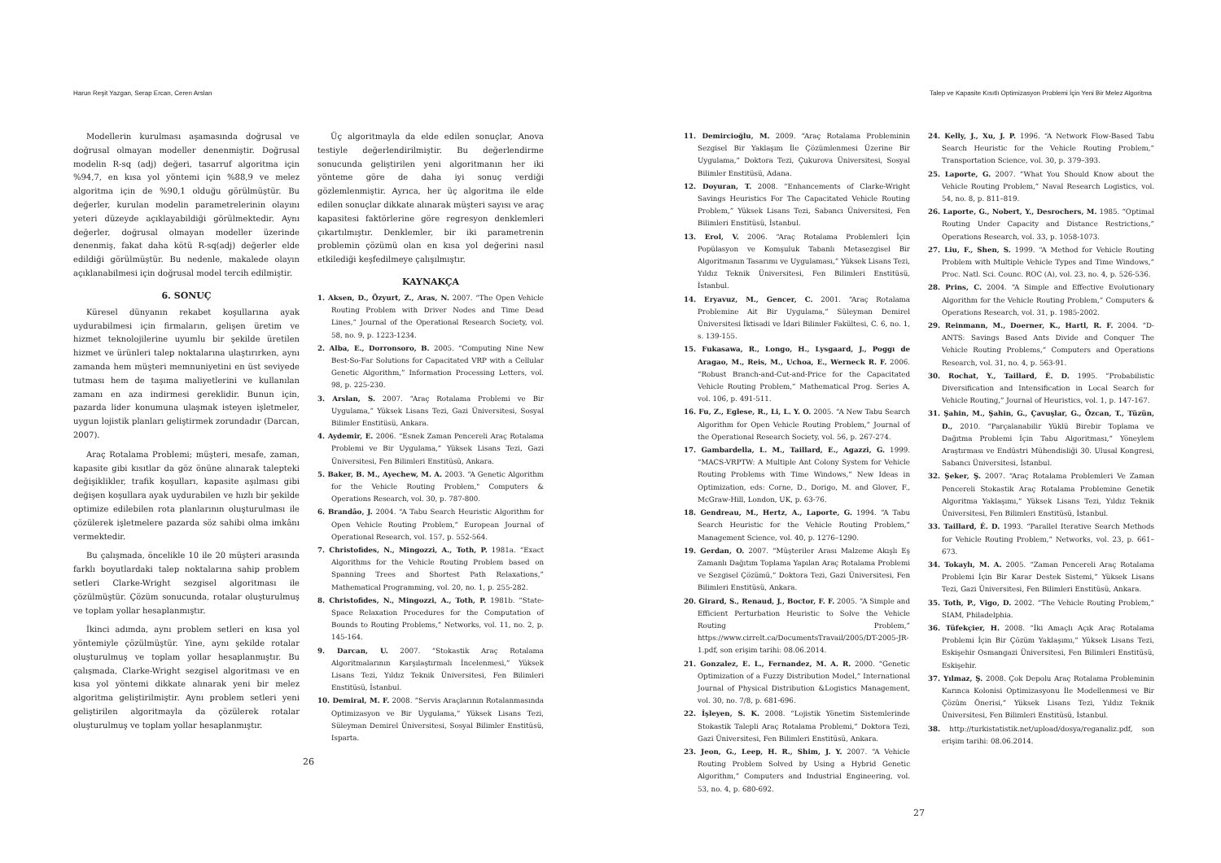Harun Reşit Yazgan, Serap Ercan, Ceren Arslan
Modellerin kurulması aşamasında doğrusal ve doğrusal olmayan modeller denenmiştir. Doğrusal modelin R-sq (adj) değeri, tasarruf algoritma için %94,7, en kısa yol yöntemi için %88,9 ve melez algoritma için de %90,1 olduğu görülmüştür. Bu değerler, kurulan modelin parametrelerinin olayını yeteri düzeyde açıklayabildiği görülmektedir. Aynı değerler, doğrusal olmayan modeller üzerinde denenmiş, fakat daha kötü R-sq(adj) değerler elde edildiği görülmüştür. Bu nedenle, makalede olayın açıklanabilmesi için doğrusal model tercih edilmiştir.
6. SONUÇ
Küresel dünyanın rekabet koşullarına ayak uydurabilmesi için firmaların, gelişen üretim ve hizmet teknolojilerine uyumlu bir şekilde üretilen hizmet ve ürünleri talep noktalarına ulaştırırken, aynı zamanda hem müşteri memnuniyetini en üst seviyede tutması hem de taşıma maliyetlerini ve kullanılan zamanı en aza indirmesi gereklidir. Bunun için, pazarda lider konumuna ulaşmak isteyen işletmeler, uygun lojistik planları geliştirmek zorundadır (Darcan, 2007).
Araç Rotalama Problemi; müşteri, mesafe, zaman, kapasite gibi kısıtlar da göz önüne alınarak talepteki değişiklikler, trafik koşulları, kapasite aşılması gibi değişen koşullara ayak uydurabilen ve hızlı bir şekilde optimize edilebilen rota planlarının oluşturulması ile çözülerek işletmelere pazarda söz sahibi olma imkânı vermektedir.
Bu çalışmada, öncelikle 10 ile 20 müşteri arasında farklı boyutlardaki talep noktalarına sahip problem setleri Clarke-Wright sezgisel algoritması ile çözülmüştür. Çözüm sonucunda, rotalar oluşturulmuş ve toplam yollar hesaplanmıştır.
İkinci adımda, aynı problem setleri en kısa yol yöntemiyle çözülmüştür. Yine, aynı şekilde rotalar oluşturulmuş ve toplam yollar hesaplanmıştır. Bu çalışmada, Clarke-Wright sezgisel algoritması ve en kısa yol yöntemi dikkate alınarak yeni bir melez algoritma geliştirilmiştir. Aynı problem setleri yeni geliştirilen algoritmayla da çözülerek rotalar oluşturulmuş ve toplam yollar hesaplanmıştır.
Üç algoritmayla da elde edilen sonuçlar, Anova testiyle değerlendirilmiştir. Bu değerlendirme sonucunda geliştirilen yeni algoritmanın her iki yönteme göre de daha iyi sonuç verdiği gözlemlenmiştir. Ayrıca, her üç algoritma ile elde edilen sonuçlar dikkate alınarak müşteri sayısı ve araç kapasitesi faktörlerine göre regresyon denklemleri çıkartılmıştır. Denklemler, bir iki parametrenin problemin çözümü olan en kısa yol değerini nasıl etkilediği keşfedilmeye çalışılmıştır.
KAYNAKÇA
1. Aksen, D., Özyurt, Z., Aras, N. 2007. “The Open Vehicle Routing Problem with Driver Nodes and Time Dead Lines,” Journal of the Operational Research Society, vol. 58, no. 9, p. 1223-1234.
2. Alba, E., Dorronsoro, B. 2005. “Computing Nine New Best-So-Far Solutions for Capacitated VRP with a Cellular Genetic Algorithm,” Information Processing Letters, vol. 98, p. 225-230.
3. Arslan, S. 2007. “Araç Rotalama Problemi ve Bir Uygulama,” Yüksek Lisans Tezi, Gazi Üniversitesi, Sosyal Bilimler Enstitüsü, Ankara.
4. Aydemir, E. 2006. “Esnek Zaman Pencereli Araç Rotalama Problemi ve Bir Uygulama,” Yüksek Lisans Tezi, Gazi Üniversitesi, Fen Bilimleri Enstitüsü, Ankara.
5. Baker, B. M., Ayechew, M. A. 2003. “A Genetic Algorithm for the Vehicle Routing Problem," Computers & Operations Research, vol. 30, p. 787-800.
6. Brandão, J. 2004. “A Tabu Search Heuristic Algorithm for Open Vehicle Routing Problem,” European Journal of Operational Research, vol. 157, p. 552-564.
7. Christofides, N., Mingozzi, A., Toth, P. 1981a. “Exact Algorithms for the Vehicle Routing Problem based on Spanning Trees and Shortest Path Relaxations,” Mathematical Programming, vol. 20, no. 1, p. 255-282.
8. Christofides, N., Mingozzi, A., Toth, P. 1981b. “State-Space Relaxation Procedures for the Computation of Bounds to Routing Problems,” Networks, vol. 11, no. 2, p. 145-164.
9. Darcan, U. 2007. “Stokastik Araç Rotalama Algoritmalarının Karşılaştırmalı İncelenmesi,” Yüksek Lisans Tezi, Yıldız Teknik Üniversitesi, Fen Bilimleri Enstitüsü, İstanbul.
10. Demiral, M. F. 2008. “Servis Araçlarının Rotalanmasında Optimizasyon ve Bir Uygulama,” Yüksek Lisans Tezi, Süleyman Demirel Üniversitesi, Sosyal Bilimler Enstitüsü, Isparta.
26
Talep ve Kapasite Kısıtlı Optimizasyon Problemi İçin Yeni Bir Melez Algoritma
11. Demircioğlu, M. 2009. “Araç Rotalama Probleminin Sezgisel Bir Yaklaşım İle Çözümlenmesi Üzerine Bir Uygulama,” Doktora Tezi, Çukurova Üniversitesi, Sosyal Bilimler Enstitüsü, Adana.
12. Doyuran, T. 2008. “Enhancements of Clarke-Wright Savings Heuristics For The Capacitated Vehicle Routing Problem,” Yüksek Lisans Tezi, Sabancı Üniversitesi, Fen Bilimleri Enstitüsü, İstanbul.
13. Erol, V. 2006. “Araç Rotalama Problemleri İçin Popülasyon ve Komşuluk Tabanlı Metasezgisel Bir Algoritmanın Tasarımı ve Uygulaması,” Yüksek Lisans Tezi, Yıldız Teknik Üniversitesi, Fen Bilimleri Enstitüsü, İstanbul.
14. Eryavuz, M., Gencer, C. 2001. “Araç Rotalama Problemine Ait Bir Uygulama,” Süleyman Demirel Üniversitesi İktisadi ve İdari Bilimler Fakültesi, C. 6, no. 1, s. 139-155.
15. Fukasawa, R., Longo, H., Lysgaard, J., Poggı de Aragao, M., Reis, M., Uchoa, E., Werneck R. F. 2006. “Robust Branch-and-Cut-and-Price for the Capacitated Vehicle Routing Problem,” Mathematical Prog. Series A, vol. 106, p. 491-511.
16. Fu, Z., Eglese, R., Li, L. Y. O. 2005. “A New Tabu Search Algorithm for Open Vehicle Routing Problem,” Journal of the Operational Research Society, vol. 56, p. 267-274.
17. Gambardella, L. M., Taillard, E., Agazzi, G. 1999. “MACS-VRPTW: A Multiple Ant Colony System for Vehicle Routing Problems with Time Windows,” New Ideas in Optimization, eds: Corne, D., Dorigo, M. and Glover, F., McGraw-Hill, London, UK, p. 63-76.
18. Gendreau, M., Hertz, A., Laporte, G. 1994. “A Tabu Search Heuristic for the Vehicle Routing Problem,” Management Science, vol. 40, p. 1276–1290.
19. Gerdan, O. 2007. “Müşteriler Arası Malzeme Akışlı Eş Zamanlı Dağıtım Toplama Yapılan Araç Rotalama Problemi ve Sezgisel Çözümü,” Doktora Tezi, Gazi Üniversitesi, Fen Bilimleri Enstitüsü, Ankara.
20. Girard, S., Renaud, J., Boctor, F. F. 2005. “A Simple and Efficient Perturbation Heuristic to Solve the Vehicle Routing Problem,” https://www.cirrelt.ca/DocumentsTravail/2005/DT-2005-JR-1.pdf, son erişim tarihi: 08.06.2014.
21. Gonzalez, E. L., Fernandez, M. A. R. 2000. “Genetic Optimization of a Fuzzy Distribution Model,” International Journal of Physical Distribution &Logistics Management, vol. 30, no. 7/8, p. 681-696.
22. İşleyen, S. K. 2008. “Lojistik Yönetim Sistemlerinde Stokastik Talepli Araç Rotalama Problemi,” Doktora Tezi, Gazi Üniversitesi, Fen Bilimleri Enstitüsü, Ankara.
23. Jeon, G., Leep, H. R., Shim, J. Y. 2007. “A Vehicle Routing Problem Solved by Using a Hybrid Genetic Algorithm,” Computers and Industrial Engineering, vol. 53, no. 4, p. 680-692.
24. Kelly, J., Xu, J. P. 1996. “A Network Flow-Based Tabu Search Heuristic for the Vehicle Routing Problem,” Transportation Science, vol. 30, p. 379–393.
25. Laporte, G. 2007. “What You Should Know about the Vehicle Routing Problem,” Naval Research Logistics, vol. 54, no. 8, p. 811–819.
26. Laporte, G., Nobert, Y., Desrochers, M. 1985. “Optimal Routing Under Capacity and Distance Restrictions,” Operations Research, vol. 33, p. 1058-1073.
27. Liu, F., Shen, S. 1999. “A Method for Vehicle Routing Problem with Multiple Vehicle Types and Time Windows,” Proc. Natl. Sci. Counc. ROC (A), vol. 23, no. 4, p. 526-536.
28. Prins, C. 2004. “A Simple and Effective Evolutionary Algorithm for the Vehicle Routing Problem,” Computers & Operations Research, vol. 31, p. 1985-2002.
29. Reinmann, M., Doerner, K., Hartl, R. F. 2004. “D-ANTS: Savings Based Ants Divide and Conquer The Vehicle Routing Problems,” Computers and Operations Research, vol. 31, no. 4, p. 563-91.
30. Rochat, Y., Taillard, È. D. 1995. “Probabilistic Diversification and Intensification in Local Search for Vehicle Routing,” Journal of Heuristics, vol. 1, p. 147-167.
31. Şahin, M., Şahin, G., Çavuşlar, G., Özcan, T., Tüzün, D., 2010. “Parçalanabilir Yüklü Birebir Toplama ve Dağıtma Problemi İçin Tabu Algoritması,” Yöneylem Araştırması ve Endüstri Mühendisliği 30. Ulusal Kongresi, Sabancı Üniversitesi, İstanbul.
32. Şeker, Ş. 2007. “Araç Rotalama Problemleri Ve Zaman Pencereli Stokastik Araç Rotalama Problemine Genetik Algoritma Yaklaşımı,” Yüksek Lisans Tezi, Yıldız Teknik Üniversitesi, Fen Bilimleri Enstitüsü, İstanbul.
33. Taillard, É. D. 1993. “Parallel Iterative Search Methods for Vehicle Routing Problem,” Networks, vol. 23, p. 661–673.
34. Tokaylı, M. A. 2005. “Zaman Pencereli Araç Rotalama Problemi İçin Bir Karar Destek Sistemi,” Yüksek Lisans Tezi, Gazi Üniversitesi, Fen Bilimleri Enstitüsü, Ankara.
35. Toth, P., Vigo, D. 2002. “The Vehicle Routing Problem,” SIAM, Philadelphia.
36. Tüfekçier, H. 2008. “İki Amaçlı Açık Araç Rotalama Problemi İçin Bir Çözüm Yaklaşımı,” Yüksek Lisans Tezi, Eskişehir Osmangazi Üniversitesi, Fen Bilimleri Enstitüsü, Eskişehir.
37. Yılmaz, Ş. 2008. Çok Depolu Araç Rotalama Probleminin Karınca Kolonisi Optimizasyonu İle Modellenmesi ve Bir Çözüm Önerisi,” Yüksek Lisans Tezi, Yıldız Teknik Üniversitesi, Fen Bilimleri Enstitüsü, İstanbul.
38. http://turkistatistik.net/upload/dosya/reganaliz.pdf, son erişim tarihi: 08.06.2014.
27